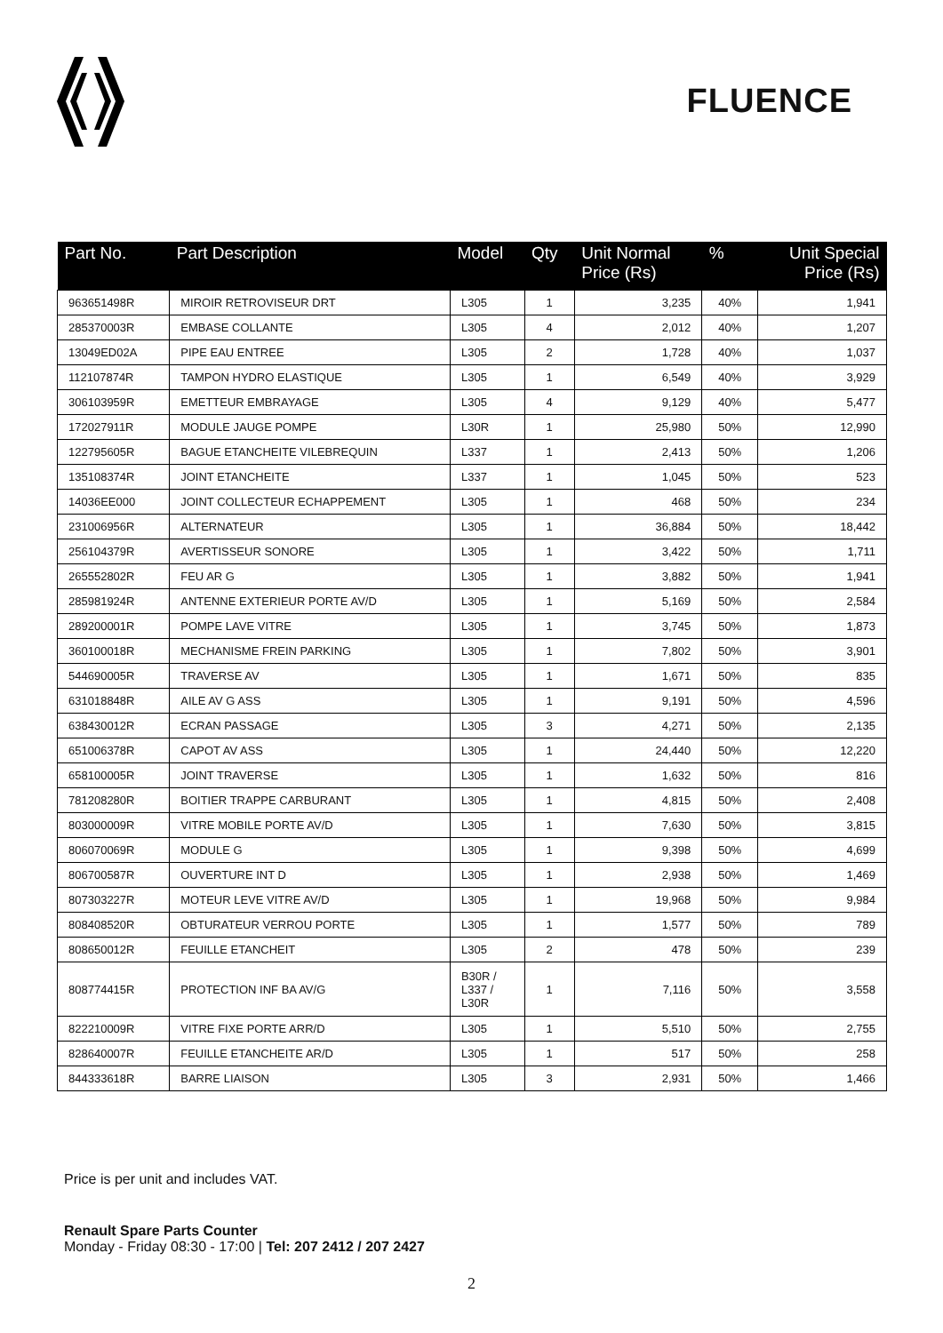FLUENCE
| Part No. | Part Description | Model | Qty | Unit Normal Price (Rs) | % | Unit Special Price (Rs) |
| --- | --- | --- | --- | --- | --- | --- |
| 963651498R | MIROIR RETROVISEUR DRT | L305 | 1 | 3,235 | 40% | 1,941 |
| 285370003R | EMBASE COLLANTE | L305 | 4 | 2,012 | 40% | 1,207 |
| 13049ED02A | PIPE EAU ENTREE | L305 | 2 | 1,728 | 40% | 1,037 |
| 112107874R | TAMPON HYDRO ELASTIQUE | L305 | 1 | 6,549 | 40% | 3,929 |
| 306103959R | EMETTEUR EMBRAYAGE | L305 | 4 | 9,129 | 40% | 5,477 |
| 172027911R | MODULE JAUGE POMPE | L30R | 1 | 25,980 | 50% | 12,990 |
| 122795605R | BAGUE ETANCHEITE VILEBREQUIN | L337 | 1 | 2,413 | 50% | 1,206 |
| 135108374R | JOINT ETANCHEITE | L337 | 1 | 1,045 | 50% | 523 |
| 14036EE000 | JOINT COLLECTEUR ECHAPPEMENT | L305 | 1 | 468 | 50% | 234 |
| 231006956R | ALTERNATEUR | L305 | 1 | 36,884 | 50% | 18,442 |
| 256104379R | AVERTISSEUR SONORE | L305 | 1 | 3,422 | 50% | 1,711 |
| 265552802R | FEU AR G | L305 | 1 | 3,882 | 50% | 1,941 |
| 285981924R | ANTENNE EXTERIEUR PORTE AV/D | L305 | 1 | 5,169 | 50% | 2,584 |
| 289200001R | POMPE LAVE VITRE | L305 | 1 | 3,745 | 50% | 1,873 |
| 360100018R | MECHANISME FREIN PARKING | L305 | 1 | 7,802 | 50% | 3,901 |
| 544690005R | TRAVERSE AV | L305 | 1 | 1,671 | 50% | 835 |
| 631018848R | AILE AV G ASS | L305 | 1 | 9,191 | 50% | 4,596 |
| 638430012R | ECRAN PASSAGE | L305 | 3 | 4,271 | 50% | 2,135 |
| 651006378R | CAPOT AV ASS | L305 | 1 | 24,440 | 50% | 12,220 |
| 658100005R | JOINT TRAVERSE | L305 | 1 | 1,632 | 50% | 816 |
| 781208280R | BOITIER TRAPPE CARBURANT | L305 | 1 | 4,815 | 50% | 2,408 |
| 803000009R | VITRE MOBILE PORTE AV/D | L305 | 1 | 7,630 | 50% | 3,815 |
| 806070069R | MODULE G | L305 | 1 | 9,398 | 50% | 4,699 |
| 806700587R | OUVERTURE INT D | L305 | 1 | 2,938 | 50% | 1,469 |
| 807303227R | MOTEUR LEVE VITRE AV/D | L305 | 1 | 19,968 | 50% | 9,984 |
| 808408520R | OBTURATEUR VERROU PORTE | L305 | 1 | 1,577 | 50% | 789 |
| 808650012R | FEUILLE ETANCHEIT | L305 | 2 | 478 | 50% | 239 |
| 808774415R | PROTECTION INF BA AV/G | B30R / L337 / L30R | 1 | 7,116 | 50% | 3,558 |
| 822210009R | VITRE FIXE PORTE ARR/D | L305 | 1 | 5,510 | 50% | 2,755 |
| 828640007R | FEUILLE ETANCHEITE AR/D | L305 | 1 | 517 | 50% | 258 |
| 844333618R | BARRE LIAISON | L305 | 3 | 2,931 | 50% | 1,466 |
Price is per unit and includes VAT.
Renault Spare Parts Counter
Monday - Friday 08:30 - 17:00 | Tel: 207 2412 / 207 2427
2